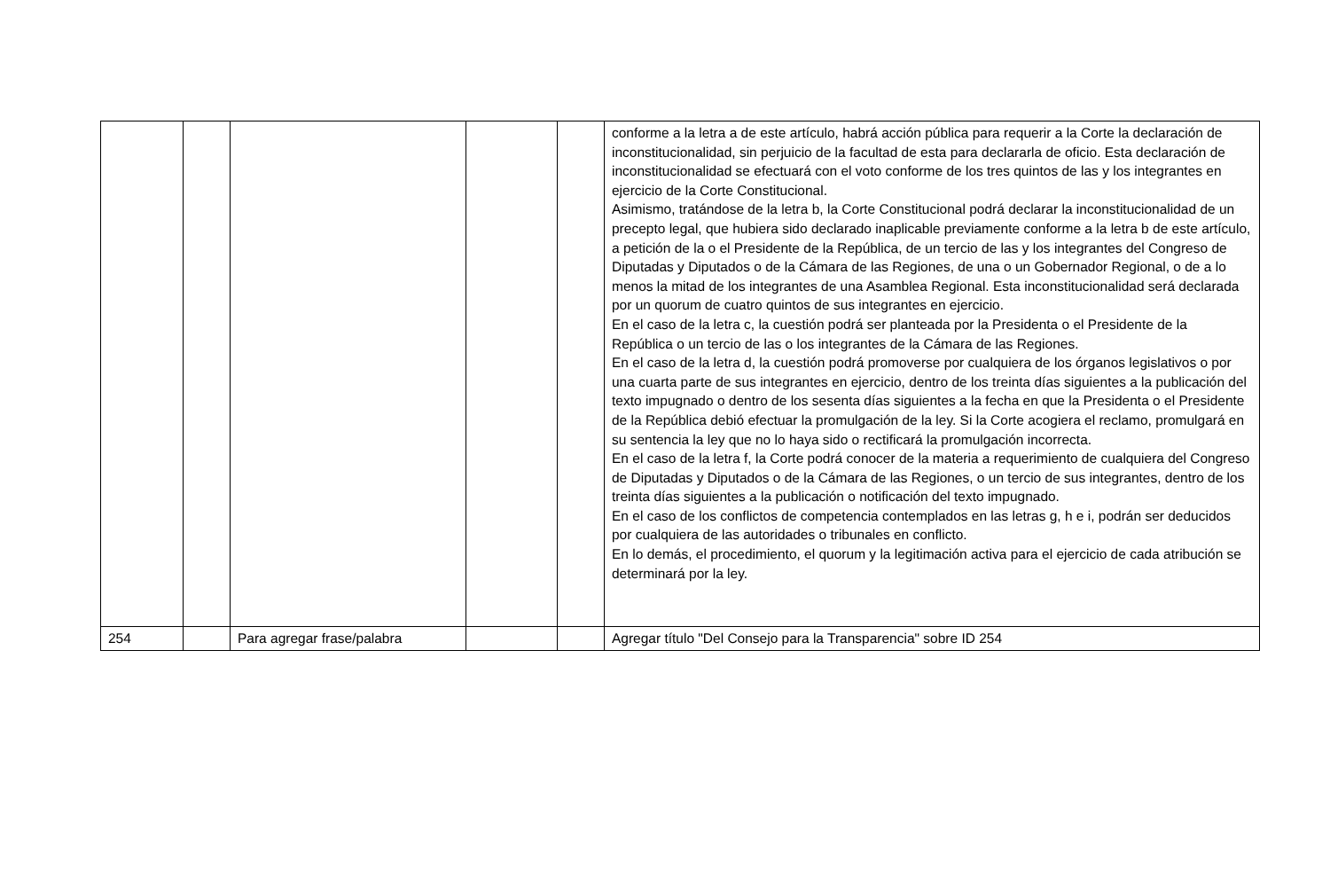| | | | | | conforme a la letra a de este artículo, habrá acción pública para requerir a la Corte la declaración de inconstitucionalidad, sin perjuicio de la facultad de esta para declararla de oficio. Esta declaración de inconstitucionalidad se efectuará con el voto conforme de los tres quintos de las y los integrantes en ejercicio de la Corte Constitucional. Asimismo, tratándose de la letra b, la Corte Constitucional podrá declarar la inconstitucionalidad de un precepto legal, que hubiera sido declarado inaplicable previamente conforme a la letra b de este artículo, a petición de la o el Presidente de la República, de un tercio de las y los integrantes del Congreso de Diputadas y Diputados o de la Cámara de las Regiones, de una o un Gobernador Regional, o de a lo menos la mitad de los integrantes de una Asamblea Regional. Esta inconstitucionalidad será declarada por un quorum de cuatro quintos de sus integrantes en ejercicio. En el caso de la letra c, la cuestión podrá ser planteada por la Presidenta o el Presidente de la República o un tercio de las o los integrantes de la Cámara de las Regiones. En el caso de la letra d, la cuestión podrá promoverse por cualquiera de los órganos legislativos o por una cuarta parte de sus integrantes en ejercicio, dentro de los treinta días siguientes a la publicación del texto impugnado o dentro de los sesenta días siguientes a la fecha en que la Presidenta o el Presidente de la República debió efectuar la promulgación de la ley. Si la Corte acogiera el reclamo, promulgará en su sentencia la ley que no lo haya sido o rectificará la promulgación incorrecta. En el caso de la letra f, la Corte podrá conocer de la materia a requerimiento de cualquiera del Congreso de Diputadas y Diputados o de la Cámara de las Regiones, o un tercio de sus integrantes, dentro de los treinta días siguientes a la publicación o notificación del texto impugnado. En el caso de los conflictos de competencia contemplados en las letras g, h e i, podrán ser deducidos por cualquiera de las autoridades o tribunales en conflicto. En lo demás, el procedimiento, el quorum y la legitimación activa para el ejercicio de cada atribución se determinará por la ley. |
| 254 | | Para agregar frase/palabra | | | Agregar título "Del Consejo para la Transparencia" sobre ID 254 |